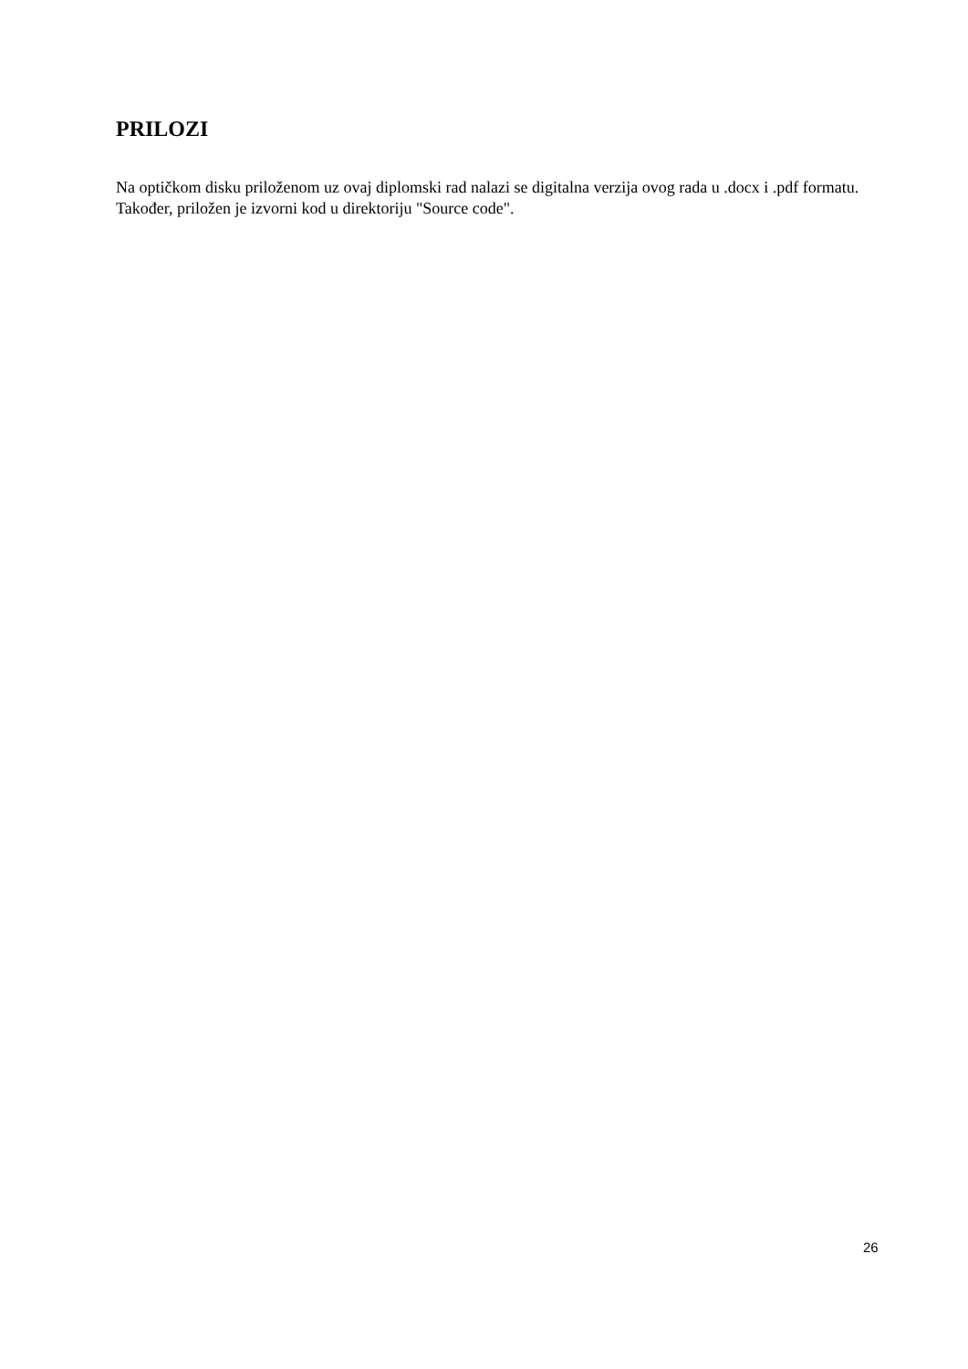PRILOZI
Na optičkom disku priloženom uz ovaj diplomski rad nalazi se digitalna verzija ovog rada u .docx i .pdf formatu. Također, priložen je izvorni kod u direktoriju "Source code".
26